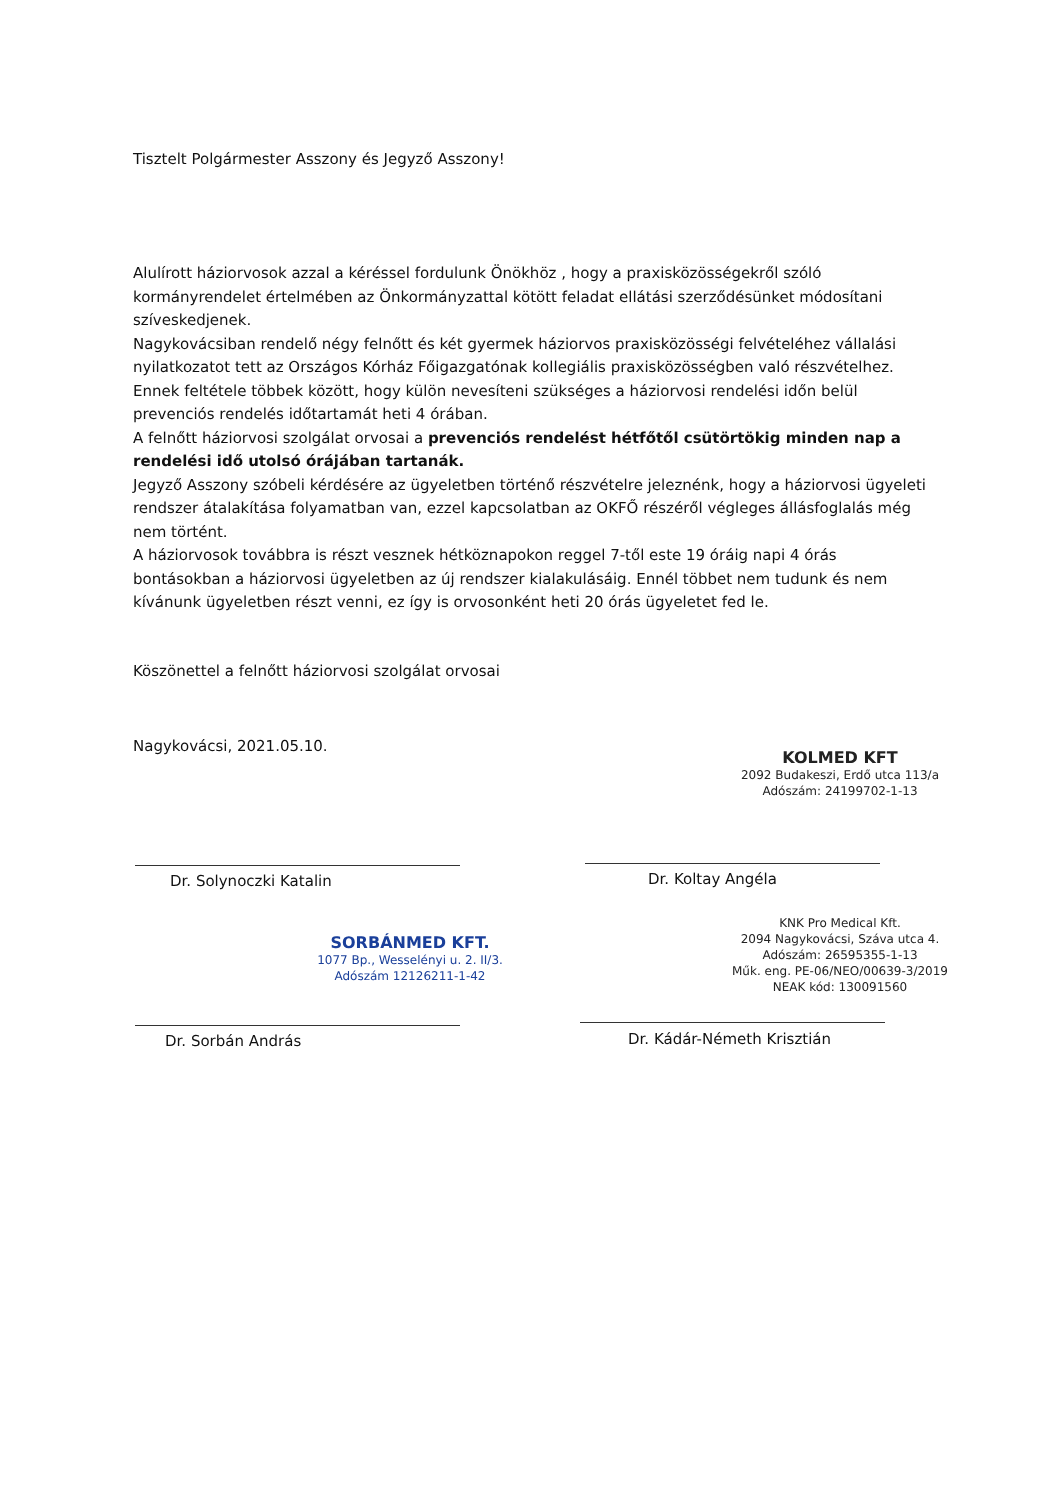Tisztelt Polgármester Asszony és Jegyző Asszony!
Alulírott háziorvosok azzal a kéréssel fordulunk Önökhöz , hogy a praxisközösségekről szóló kormányrendelet értelmében az Önkormányzattal kötött feladat ellátási szerződésünket módosítani szíveskedjenek.
Nagykovácsiban rendelő négy felnőtt és két gyermek háziorvos praxisközösségi felvételéhez vállalási nyilatkozatot tett az Országos Kórház Főigazgatónak kollegiális praxisközösségben való részvételhez. Ennek feltétele többek között, hogy külön nevesíteni szükséges a háziorvosi rendelési időn belül prevenciós rendelés időtartamát heti 4 órában.
A felnőtt háziorvosi szolgálat orvosai a prevenciós rendelést hétfőtől csütörtökig minden nap a rendelési idő utolsó órájában tartanák.
Jegyző Asszony szóbeli kérdésére az ügyeletben történő részvételre jeleznénk, hogy a háziorvosi ügyeleti rendszer átalakítása folyamatban van, ezzel kapcsolatban az OKFŐ részéről végleges állásfoglalás még nem történt.
A háziorvosok továbbra is részt vesznek hétköznapokon reggel 7-től este 19 óráig napi 4 órás bontásokban a háziorvosi ügyeletben az új rendszer kialakulásáig. Ennél többet nem tudunk és nem kívánunk ügyeletben részt venni, ez így is orvosonként heti 20 órás ügyeletet fed le.
Köszönettel a felnőtt háziorvosi szolgálat orvosai
Nagykovácsi, 2021.05.10.
KOLMED KFT
2092 Budakeszi, Erdő utca 113/a
Adószám: 24199702-1-13
Dr. Solynoczki Katalin Dr. Koltay Angéla
SORBÁNMED KFT.
1077 Bp., Wesselényi u. 2. II/3.
Adószám 12126211-1-42
KNK Pro Medical Kft.
2094 Nagykovácsi, Száva utca 4.
Adószám: 26595355-1-13
Műk. eng. PE-06/NEO/00639-3/2019
NEAK kód: 130091560
Dr. Sorbán András Dr. Kádár-Németh Krisztián